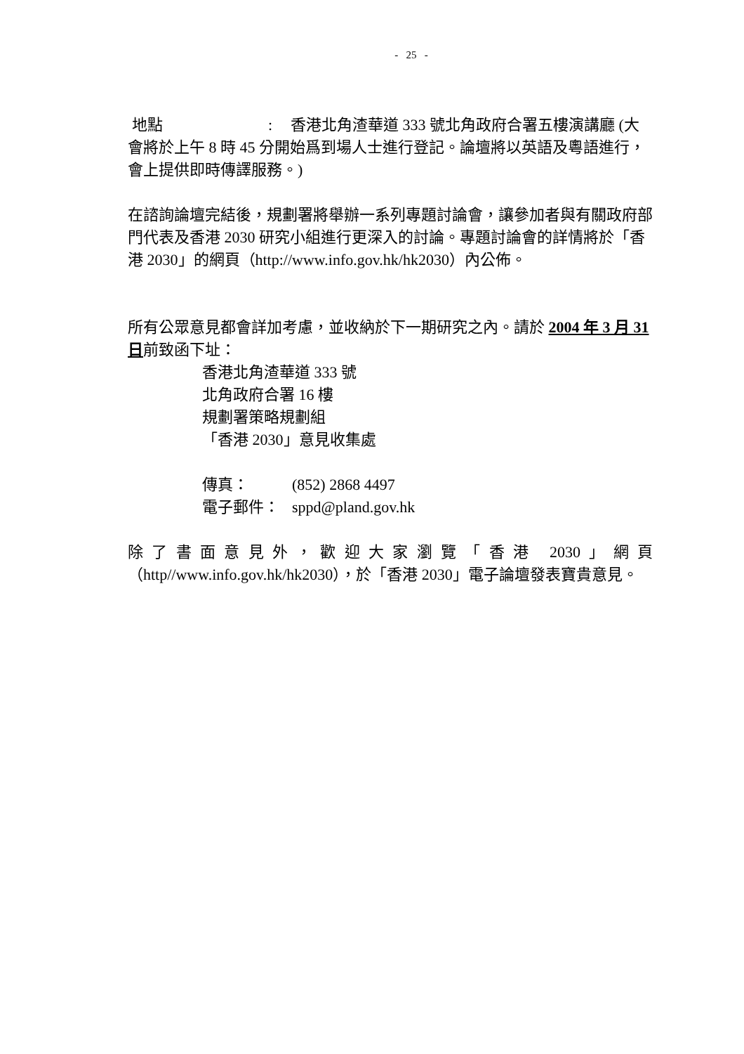- 25 -
地點: 香港北角渣華道 333 號北角政府合署五樓演講廳 (大會將於上午 8 時 45 分開始爲到場人士進行登記。論壇將以英語及粵語進行，會上提供即時傳譯服務。)
在諮詢論壇完結後，規劃署將舉辦一系列專題討論會，讓參加者與有關政府部門代表及香港 2030 研究小組進行更深入的討論。專題討論會的詳情將於「香港 2030」的網頁（http://www.info.gov.hk/hk2030）內公佈。
所有公眾意見都會詳加考慮，並收納於下一期研究之內。請於 2004 年 3 月 31 日前致函下址：
香港北角渣華道 333 號
北角政府合署 16 樓
規劃署策略規劃組
「香港 2030」意見收集處
傳真： (852) 2868 4497
電子郵件： sppd@pland.gov.hk
除了書面意見外，歡迎大家瀏覽「香港 2030」網頁（http//www.info.gov.hk/hk2030），於「香港 2030」電子論壇發表寶貴意見。